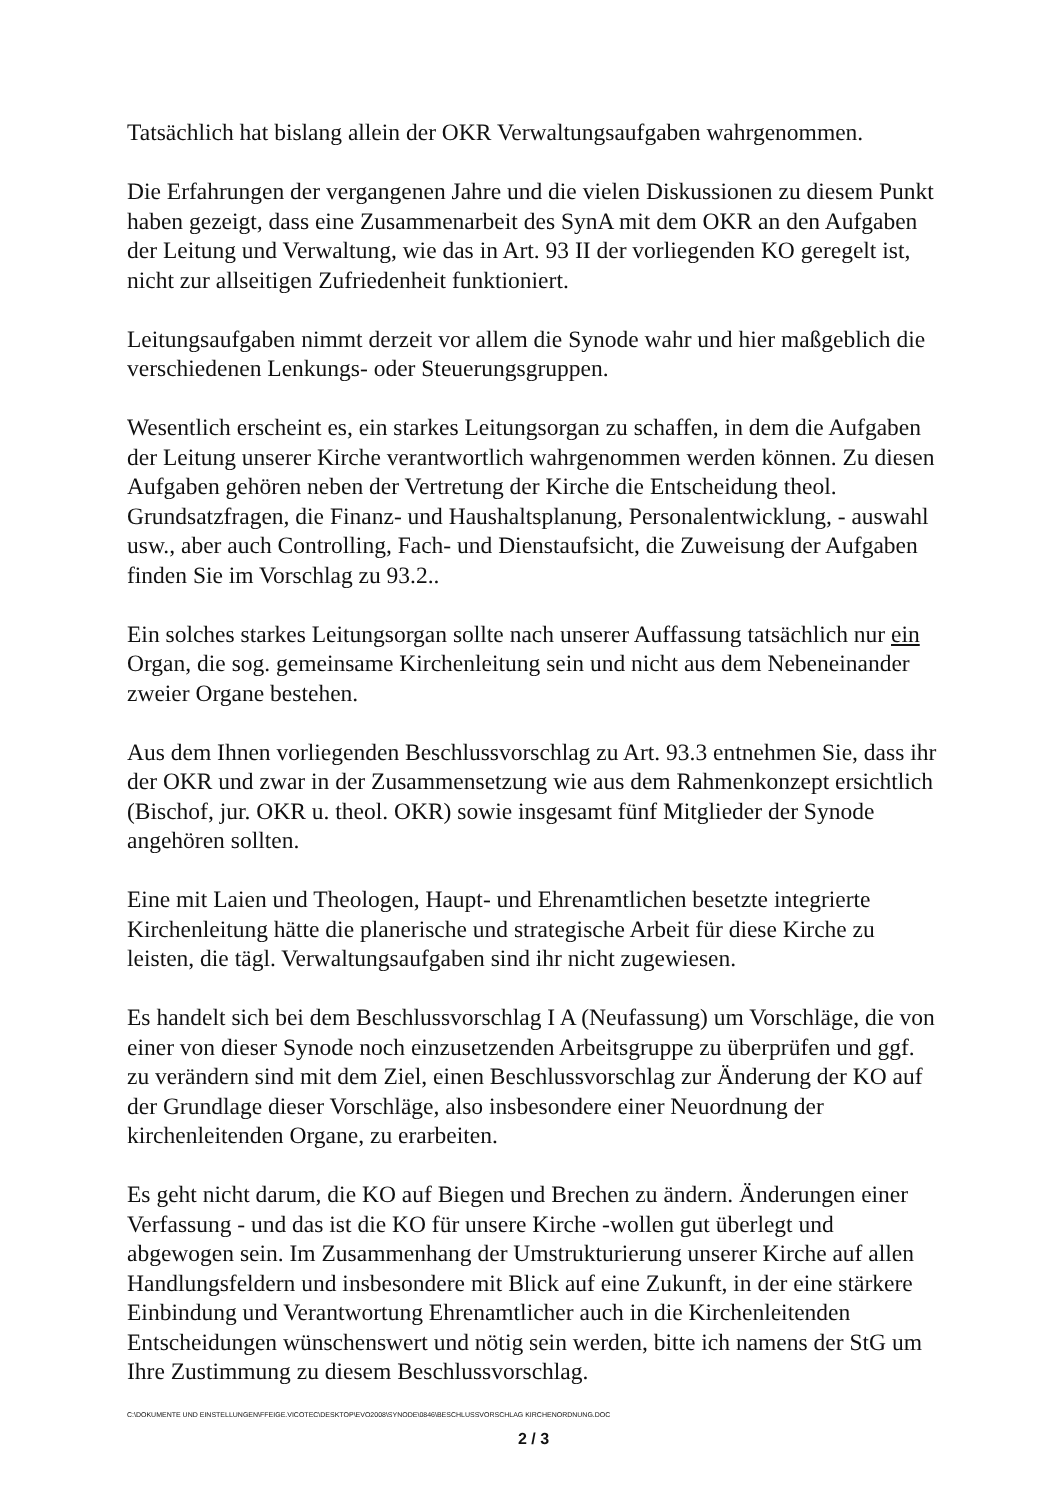Tatsächlich hat bislang allein der OKR Verwaltungsaufgaben wahrgenommen.
Die Erfahrungen der vergangenen Jahre und die vielen Diskussionen zu diesem Punkt haben gezeigt, dass eine Zusammenarbeit des SynA mit dem OKR an den Aufgaben der Leitung und Verwaltung, wie das in Art. 93 II der vorliegenden KO geregelt ist, nicht zur allseitigen Zufriedenheit funktioniert.
Leitungsaufgaben nimmt derzeit vor allem die Synode wahr und hier maßgeblich die verschiedenen Lenkungs- oder Steuerungsgruppen.
Wesentlich erscheint es, ein starkes Leitungsorgan zu schaffen, in dem die Aufgaben der Leitung unserer Kirche verantwortlich wahrgenommen werden können. Zu diesen Aufgaben gehören neben der Vertretung der Kirche die Entscheidung theol. Grundsatzfragen, die Finanz- und Haushaltsplanung, Personalentwicklung, - auswahl usw., aber auch Controlling, Fach- und Dienstaufsicht, die Zuweisung der Aufgaben finden Sie im Vorschlag zu 93.2..
Ein solches starkes Leitungsorgan sollte nach unserer Auffassung tatsächlich nur ein Organ, die sog. gemeinsame Kirchenleitung sein und nicht aus dem Nebeneinander zweier Organe bestehen.
Aus dem Ihnen vorliegenden Beschlussvorschlag zu Art. 93.3 entnehmen Sie, dass ihr der OKR und zwar in der Zusammensetzung wie aus dem Rahmenkonzept ersichtlich (Bischof, jur. OKR u. theol. OKR) sowie insgesamt fünf Mitglieder der Synode angehören sollten.
Eine mit Laien und Theologen, Haupt- und Ehrenamtlichen besetzte integrierte Kirchenleitung hätte die planerische und strategische Arbeit für diese Kirche zu leisten, die tägl. Verwaltungsaufgaben sind ihr nicht zugewiesen.
Es handelt sich bei dem Beschlussvorschlag I A (Neufassung) um Vorschläge, die von einer von dieser Synode noch einzusetzenden Arbeitsgruppe zu überprüfen und ggf. zu verändern sind mit dem Ziel, einen Beschlussvorschlag zur Änderung der KO auf der Grundlage dieser Vorschläge, also insbesondere einer Neuordnung der kirchenleitenden Organe, zu erarbeiten.
Es geht nicht darum, die KO auf Biegen und Brechen zu ändern. Änderungen einer Verfassung - und das ist die KO für unsere Kirche -wollen gut überlegt und abgewogen sein. Im Zusammenhang der Umstrukturierung unserer Kirche auf allen Handlungsfeldern und insbesondere mit Blick auf eine Zukunft, in der eine stärkere Einbindung und Verantwortung Ehrenamtlicher auch in die Kirchenleitenden Entscheidungen wünschenswert und nötig sein werden, bitte ich namens der StG um Ihre Zustimmung zu diesem Beschlussvorschlag.
C:\DOKUMENTE UND EINSTELLUNGEN\FFEIGE.VICOTEC\DESKTOP\EVO2008\SYNODE\0846\BESCHLUSSVORSCHLAG KIRCHENORDNUNG.DOC
2 / 3